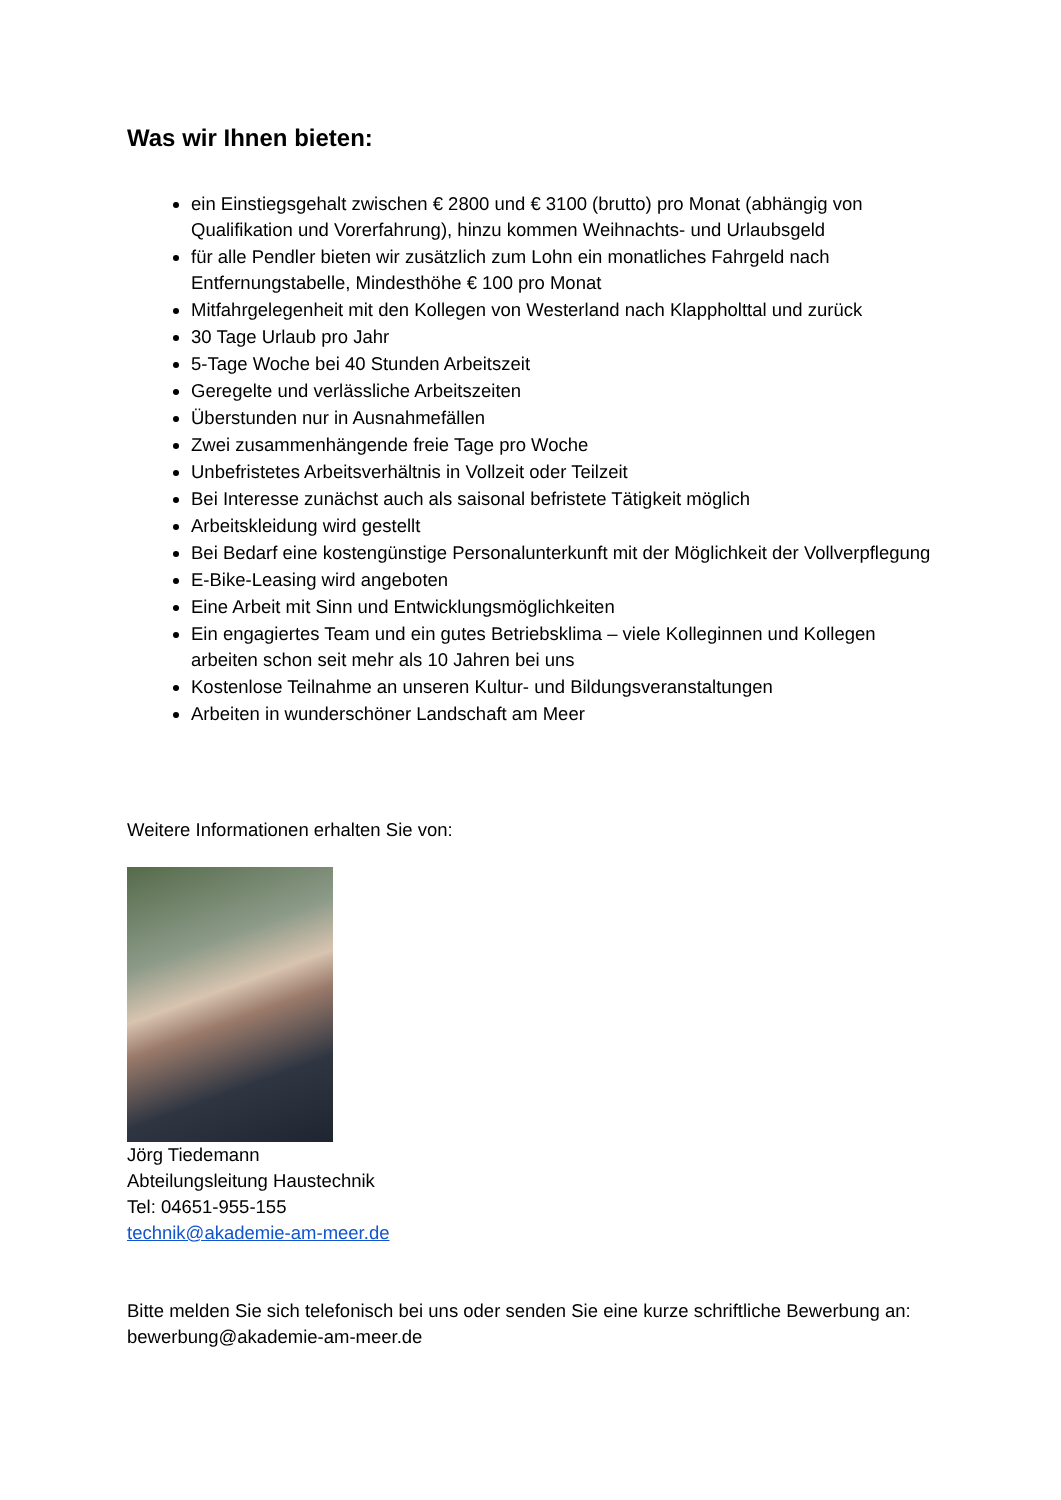Was wir Ihnen bieten:
ein Einstiegsgehalt zwischen € 2800 und € 3100 (brutto) pro Monat (abhängig von Qualifikation und Vorerfahrung), hinzu kommen Weihnachts- und Urlaubsgeld
für alle Pendler bieten wir zusätzlich zum Lohn ein monatliches Fahrgeld nach Entfernungstabelle, Mindesthöhe € 100 pro Monat
Mitfahrgelegenheit mit den Kollegen von Westerland nach Klappholttal und zurück
30 Tage Urlaub pro Jahr
5-Tage Woche bei 40 Stunden Arbeitszeit
Geregelte und verlässliche Arbeitszeiten
Überstunden nur in Ausnahmefällen
Zwei zusammenhängende freie Tage pro Woche
Unbefristetes Arbeitsverhältnis in Vollzeit oder Teilzeit
Bei Interesse zunächst auch als saisonal befristete Tätigkeit möglich
Arbeitskleidung wird gestellt
Bei Bedarf eine kostengünstige Personalunterkunft mit der Möglichkeit der Vollverpflegung
E-Bike-Leasing wird angeboten
Eine Arbeit mit Sinn und Entwicklungsmöglichkeiten
Ein engagiertes Team und ein gutes Betriebsklima – viele Kolleginnen und Kollegen arbeiten schon seit mehr als 10 Jahren bei uns
Kostenlose Teilnahme an unseren Kultur- und Bildungsveranstaltungen
Arbeiten in wunderschöner Landschaft am Meer
Weitere Informationen erhalten Sie von:
Jörg Tiedemann
Abteilungsleitung Haustechnik
Tel: 04651-955-155
technik@akademie-am-meer.de
Bitte melden Sie sich telefonisch bei uns oder senden Sie eine kurze schriftliche Bewerbung an: bewerbung@akademie-am-meer.de